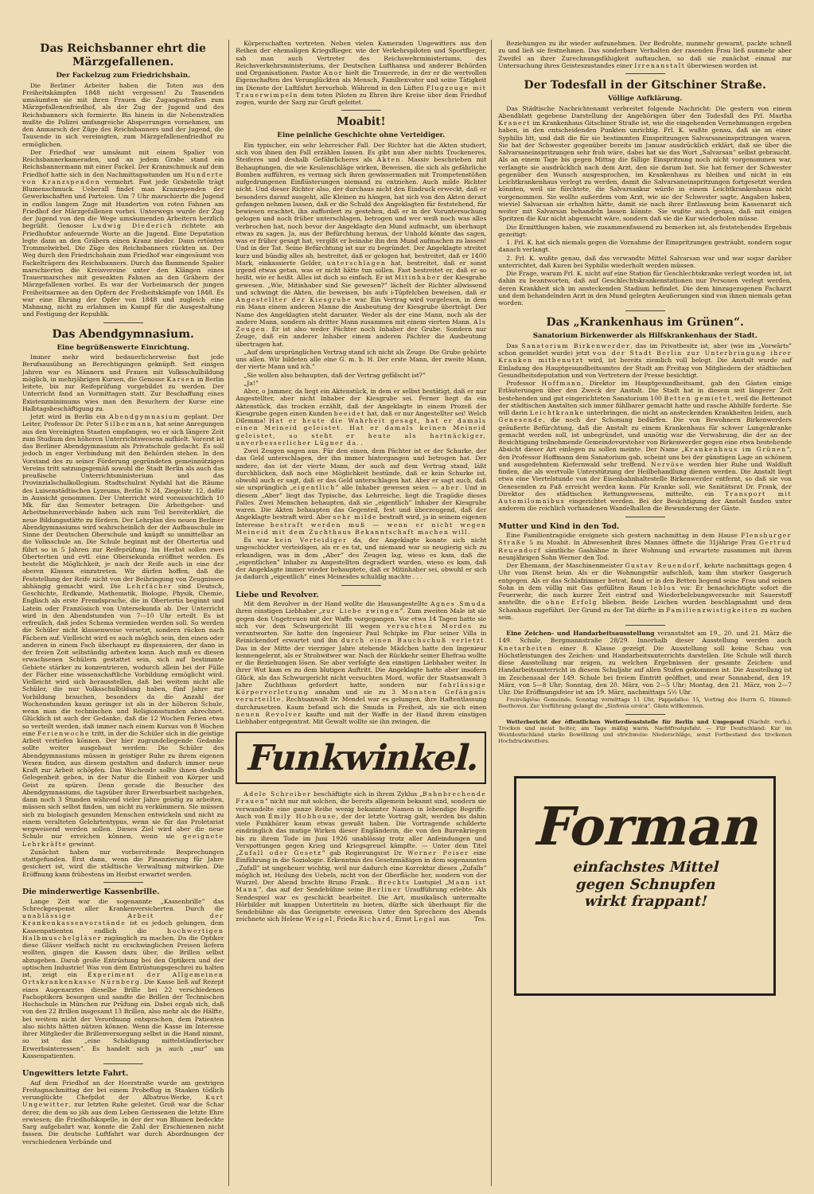Das Reichsbanner ehrt die Märzgefallenen.
Der Fackelzug zum Friedrichshain.
Die Berliner Arbeiter haben die Toten aus den Freiheitskämpfen 1848 nicht vergessen! Zu Tausenden umsäumten sie mit ihren Frauen die Zugangsstraßen zum Märzgefallenenfriedhof, als der Zug der Jugend und des Reichsbanners sich formierte. Bis hinein in die Nebenstraßen mußte die Polizei umfangreiche Absperrungen vornehmen, um den Anmarsch der Züge des Reichsbanners und der Jugend, die Tausende in sich vereinigten, zum Märzgefallenenfriedhof zu ermöglichen.
Der Friedhof war umsäumt mit einem Spalier von Reichsbannerkameraden, und an jedem Grabe stand ein Reichsbannermann mit einer Fackel. Der Kranzschmuck auf dem Friedhof hatte sich in den Nachmittagsstunden um Hunderte von Kranzspenden vermehrt. Fast jede Grabstelle trägt Blumenschmuck. Ueberall findet man Kranzspenden der Gewerkschaften und Parteien. Um 7 Uhr marschierte die Jugend in endlos langem Zuge mit Hunderten von roten Fahnen am Friedhof der Märzgefallenen vorbei. Unterwegs wurde der Zug der Jugend von den die Wege umsäumenden Arbeitern herzlich begrüßt. Genosse Ludwig Diederich richtete am Friedhofstor anfeuernde Worte an die Jugend. Eine Deputation legte dann an den Gräbern einen Kranz nieder. Dann ertönten Trommelwirbel. Die Züge des Reichsbanners rückten an. Der Weg durch den Friedrichshain zum Friedhof war eingesäumt von Fackelträgern des Reichsbanners. Durch das flammende Spalier marschierten die Kreisvereine unter den Klängen eines Trauermarsches mit gesenkten Fahnen an den Gräbern der Märzgefallenen vorbei. Es war der Vorbeimarsch der jungen Freiheitsarmee an den Opfern der Freiheitskämpfe von 1848. Es war eine Ehrung der Opfer von 1848 und zugleich eine Mahnung, nicht zu erlahmen im Kampf für die Ausgestaltung und Festigung der Republik.
Das Abendgymnasium.
Eine begrüßenswerte Einrichtung.
Immer mehr wird bedauerlicherweise fast jede Berufsausübung an Berechtigungen geknüpft. Seit einigen Jahren war es Männern und Frauen mit Volksschulbildung möglich, in mehrjährigen Kursen, die Genosse Karsen in Berlin leitete, bis zur Reifeprüfung vorgebildet zu werden. Der Unterricht fand an Vormittagen statt. Zur Beschaffung eines Existenzminimums wies man den Besuchern der Kurse eine Halbtagsbeschäftigung zu.
Jetzt wird in Berlin ein Abendgymnasium geplant. Der Leiter, Professor Dr. Peter Silbermann, hat seine Anregungen aus den Vereinigten Staaten empfangen, wo er sich längere Zeit zum Studium des höheren Unterrichtswesens aufhielt. Vorerst ist das Berliner Abendgymnasium als Privatschule gedacht. Es soll jedoch in enger Verbindung mit den Behörden stehen. In den Vorstand des zu seiner Förderung gegründeten gemeinnützigen Vereins tritt satzungsgemäß sowohl die Stadt Berlin als auch das preußische Unterrichtsministerium und das Provinzialschulkollegium. Stadtschulrat Nydahl hat die Räume des Luisenstädtischen Lyzeums, Berlin N 24, Ziegelstr. 12, dafür in Aussicht genommen. Der Unterricht wird voraussichtlich 10 Mk. für das Semester betragen. Die Arbeitgeber- und Arbeitnehmerverbände haben sich zum Teil bereiterklärt, die neue Bildungsstätte zu fördern. Der Lehrplan des neuen Berliner Abendgymnasiums wird wahrscheinlich der der Aufbauschule im Sinne der Deutschen Oberschule und knüpft so unmittelbar an die Volksschule an. Die Schule beginnt mit der Obertertia und führt so in 5 Jahren zur Reifeprüfung. Im Herbst sollen zwei Obertertien und evtl. eine Obersekunda eröffnet werden. Es besteht die Möglichkeit, je nach der Reife auch in eine der oberen Klassen einzutreten. Wir dürfen hoffen, daß die Feststellung der Reife nicht von der Beibringung von Zeugnissen abhängig gemacht wird. Die Lehrfächer sind Deutsch, Geschichte, Erdkunde, Mathematik, Biologie, Physik, Chemie, Englisch als erste Fremdsprache, die in Obertertia beginnt und Latein oder Französisch von Untersekunda ab. Der Unterricht wird in den Abendstunden von 7—10 Uhr erteilt. Es ist erfreulich, daß jedes Schema vermieden werden soll. So werden die Schüler nicht klassenweise versetzt, sondern rücken nach Fächern auf. Vielleicht wird es auch möglich sein, den einen oder anderen in einem Fach überhaupt zu dispensieren, der dann in der freien Zeit selbständig arbeiten kann. Auch muß es diesen erwachsenen Schülern gestattet sein, sich auf bestimmte Gebiete stärker zu konzentrieren, wodurch allein bei der Fülle der Fächer eine wissenschaftliche Vorbildung ermöglicht wird. Vielleicht wird sich herausstellen, daß bei weitem nicht alle Schüler, die nur Volksschulbildung haben, fünf Jahre zur Vorbildung brauchen, besonders da die Anzahl der Wochenstunden kaum geringer ist als in der höheren Schule, wenn man die technischen und Religionsstunden abrechnet. Glücklich ist auch der Gedanke, daß die 12 Wochen Ferien etwa so verteilt werden, daß immer nach einem Kursus von 8 Wochen eine Ferienwoche tritt, in der die Schüler sich in die geistige Arbeit vertiefen können. Der hier zugrundeliegende Gedanke sollte weiter ausgebaut werden: Die Schüler des Abendgymnasiums müssen in geistiger Ruhe zu ihrem eigenen Wesen finden, aus diesem gestalten und dadurch immer neue Kraft zur Arbeit schöpfen. Das Wochende sollte ihnen deshalb Gelegenheit geben, in der Natur die Einheit von Körper und Geist zu spüren. Denn gerade die Besucher des Abendgymnasiums, die tagsüber ihrer Erwerbsarbeit nachgehen, dann noch 3 Stunden während vieler Jahre geistig zu arbeiten, müssen sich selbst finden, um nicht zu verkümmern. Sie müssen sich zu biologisch gesunden Menschen entwickeln und nicht zu einem veralteten Gelehrtentypus, wenn sie für das Proletariat wegweisend werden sollen. Dieses Ziel wird aber die neue Schule nur erreichen können, wenn sie geeignete Lehrkräfte gewinnt.
Zunächst haben nur vorbereitende Besprechungen stattgefunden. Erst dann, wenn die Finanzierung für Jahre gesichert ist, wird die städtische Verwaltung mitwirken. Die Eröffnung kann frühestens im Herbst erwartet werden.
Die minderwertige Kassenbrille.
Lange Zeit war die sogenannte „Kassenbrille“ das Schreckgespenst aller Krankenversicherten. Durch die unablässige Arbeit der Krankenkassenvorstände ist es jedoch gelungen, dem Kassenpatienten endlich die hochwertigen Halbmuschelgläser zugänglich zu machen. Da die Optiker diese Gläser vielfach nicht zu erschwinglichen Preisen liefern wollten, gingen die Kassen dazu über, die Brillen selbst abzugeben. Darob große Entrüstung bei den Optikern und der optischen Industrie! Was von dem Entrüstungsgeschrei zu halten ist, zeigt ein Experiment der Allgemeinen Ortskrankenkasse Nürnberg. Die Kasse ließ auf Rezept eines Augenarztes dieselbe Brille bei 22 verschiedenen Fachoptikern besorgen und sandte die Brillen der Technischen Hochschule in München zur Prüfung ein. Dabei ergab sich, daß von den 22 Brillen insgesamt 13 Brillen, also mehr als die Hälfte, bei weitem nicht der Verordnung entsprachen, dem Patienten also nichts hätten nützen können. Wenn die Kasse im Interesse ihrer Mitglieder die Brillenversorgung selbst in die Hand nimmt, so ist das „eine Schädigung mittelständlerischer Erwerbsinteressen“. Es handelt sich ja auch „nur“ um Kassenpatienten.
Ungewitters letzte Fahrt.
Auf dem Friedhof an der Heerstraße wurde am gestrigen Freitagnachmittag der bei einem Probeflug in Staaken tödlich verunglückte Chefpilot der Albatros-Werke, Kurt Ungewitter, zur letzten Ruhe geleitet. Groß war die Schar derer, die dem so jäh aus dem Leben Gerissenen die letzte Ehre erwiesen; die Friedhofskapelle, in der der von Blumen bedeckte Sarg aufgebahrt war, konnte die Zahl der Erschienenen nicht fassen. Die deutsche Luftfahrt war durch Abordnungen der verschiedenen Verbände und
Körperschaften vertreten. Neben vielen Kameraden Ungewitters aus den Reihen der ehemaligen Kriegsflieger, wie der Verkehrspiloten und Sportflieger, sah man auch Vertreter des Reichswehrministeriums, des Reichsverkehrsministeriums, der Deutschen Lufthansa und anderer Behörden und Organisationen. Pastor Anor hielt die Trauerrede, in der er die wertvollen Eigenschaften des Verunglückten als Mensch, Familienvater und seine Tätigkeit im Dienste der Luftfahrt hervorhob. Während in den Lüften Flugzeuge mit Trauerwimpeln dem toten Piloten zu Ehren ihre Kreise über dem Friedhof zogen, wurde der Sarg zur Gruft geleitet.
Moabit!
Eine peinliche Geschichte ohne Verteidiger.
Ein typischer, ein sehr lehrreicher Fall. Der Richter hat die Akten studiert, sich von ihnen den Fall erzählen lassen. Es gibt nun aber nichts Trockeneres, Steiferes und deshalb Gefährlicheres als Akten. Massiv beschrieben mit Behauptungen, die wie Keulenschläge wirken, Beweisen, die sich als gefährliche Bomben aufführen, es vermag sich ihren gewissermaßen mit Trompetenstößen aufgedrungenen Einflüsterungen niemand zu entziehen. Auch milde Richter nicht. Und dieser Richter also, der durchaus nicht den Eindruck erweckt, daß er besonders darauf ausgeht, alle Kleinen zu hängen, hat sich von den Akten derart gefangen nehmen lassen, daß er die Schuld des Angeklagten für feststehend, für bewiesen erachtet, ihn auffordert zu gestehen, daß er in der Voruntersuchung gelogen und noch früher unterschlagen, betrogen und wer weiß noch was alles verbrochen hat, noch bevor der Angeklagte den Mund aufmacht, um überhaupt etwas zu sagen. Ja, aus der Befürchtung heraus, der Unhold könnte das sagen, was er früher gesagt hat, vergißt er beinahe ihn den Mund aufmachen zu lassen! Und in der Tat. Seine Befürchtung ist nur zu begründet. Der Angeklagte streitet kurz und bündig alles ab, bestreitet, daß er gelogen hat, bestreitet, daß er 1400 Mark, einkassierte Gelder, unterschlagen hat, bestreitet, daß er sonst irgend etwas getan, was er nicht hätte tun sollen. Fast bestreitet er, daß er so heißt, wie er heißt. Alles ist doch so einfach. Er ist Mitinhaber der Kiesgrube gewesen. „Wie, Mitinhaber sind Sie gewesen?“ lächelt der Richter allwissend und schwingt die Akten, die beweisen, bis aufs i-Tüpfelchen beweisen, daß er Angestellter der Kiesgrube war. Ein Vertrag wird vorgelesen, in dem ein Mann einem anderen Manne die Ausbeutung der Kiesgrube überträgt. Der Name des Angeklagten steht darunter. Weder als der eine Mann, noch als der andere Mann, sondern als dritter Mann zusammen mit einem vierten Mann. Als Zeugen. Er ist also weder Pächter noch Inhaber der Grube. Sondern nur Zeuge, daß ein anderer Inhaber einem anderen Pächter die Ausbeutung übertragen hat.
„Auf dem ursprünglichen Vertrag stand ich nicht als Zeuge. Die Grube gehörte uns allen. Wir bildeten alle eine G. m. b. H. Der erste Mann, der zweite Mann, der vierte Mann und ich.“
„Sie wollen also behaupten, daß der Vertrag gefälscht ist?“
„Ja!“
Aber, o Jammer, da liegt ein Aktenstück, in dem er selbst bestätigt, daß er nur Angestellter, aber nicht Inhaber der Kiesgrube sei. Ferner liegt da ein Aktenstück, das trocken erzählt, daß der Angeklagte in einem Prozeß der Kiesgrube gegen einen Kunden beeidet hat, daß er nur Angestellter sei! Welch Dilemma! Hat er heute die Wahrheit gesagt, hat er damals einen Meineid geleistet. Hat er damals keinen Meineid geleistet, so steht er heute als hartnäckiger, unverbesserlicher Lügner da. .
Zwei Zeugen sagen aus. Für den einen, dem Pächter ist er der Schurke, der das Geld unterschlagen, der ihn immer hintergangen und betrogen hat. Der andere, das ist der vierte Mann, der auch auf dem Vertrag stand, läßt durchblicken, daß noch eine Möglichkeit bestünde, daß er kein Schurke ist, obwohl auch er sagt, daß er das Geld unterschlagen hat. Aber er sagt auch, daß sie ursprünglich „eigentlich“ alle Inhaber gewesen seien — aber. Und in diesem „Aber“ liegt das Typische, das Lehrreiche, liegt die Tragödie dieses Falles. Zwei Menschen behaupten, daß sie „eigentlich“ Inhaber der Kiesgrube waren. Die Akten behaupten das Gegenteil, fest und überzeugend, daß der Angeklagte bestraft wird. Aber sehr milde bestraft wird, ja in seinem eigenen Interesse bestraft werden muß — wenn er nicht wegen Meineid mit dem Zuchthaus Bekanntschaft machen will.
Es war kein Verteidiger da, der Angeklagte konnte sich nicht ungeschickter verteidigen, als er es tat, und niemand war so neugierig sich zu erkundigen, was in dem „Aber“ des Zeugen lag, wieso es kam, daß die „eigentlichen“ Inhaber zu Angestellten degradiert wurden, wieso es kam, daß der Angeklagte immer wieder behauptete, daß er Mitinhaber sei, obwohl er sich ja dadurch „eigentlich“ eines Meineides schuldig machte . . .
Liebe und Revolver.
Mit dem Revolver in der Hand wollte die Hausangestellte Agnes Smuda ihren einstigen Liebhaber „zur Liebe zwingen“. Zum zweiten Male ist sie gegen den Ungetreuen mit der Waffe vorgegangen. Vor etwa 14 Tagen hatte sie sich vor dem Schwurgericht III wegen versuchten Mordes zu verantworten. Sie hatte den Ingenieur Paul Schipke im Flur seiner Villa in Reinickendorf erwartet und ihn durch einen Bauchschuß verletzt. Das in der Mitte der vierziger Jahre stehende Mädchen hatte den Ingenieur kennengelernt, als er Strohwitwer war. Nach der Rückkehr seiner Ehefrau wollte er die Beziehungen lösen. Sie aber verfolgte den einstigen Liebhaber weiter. In ihrer Wut kam es zu dem blutigen Auftritt. Die Angeklagte hatte aber insofern Glück, als das Schwurgericht nicht versuchten Mord, wofür der Staatsanwalt 3 Jahre Zuchthaus gefordert hatte, sondern nur fahrlässige Körperverletzung annahm und sie zu 3 Monaten Gefängnis verurteilte. Rechtsanwalt Dr. Mendel war es gelungen, ihre Haftentlassung durchzusetzen. Kaum befand sich die Smuda in Freiheit, als sie sich einen neuen Revolver kaufte und mit der Waffe in der Hand ihrem einstigen Liebhaber entgegentrat. Mit Gewalt wollte sie ihn zwingen, die
Funkwinkel.
Adele Schreiber beschäftigte sich in ihrem Zyklus „Bahnbrechende Frauen“ nicht nur mit solchen, die bereits allgemein bekannt sind, sondern sie verwandelte eine ganze Reihe wenig bekannter Namen in lebendige Begriffe. Auch von Emily Hobhouse, der der letzte Vortrag galt, werden bis dahin viele Funkhörer kaum etwas gewußt haben. Die Vortragende schilderte eindringlich das mutige Wirken dieser Engländerin, die von den Burenkriegen bis zu ihrem Tode im Juni 1926 unablässig trotz aller Anfeindungen und Verspottungen gegen Krieg und Kriegsgreuel kämpfte. — Unter dem Titel „Zufall oder Gesetz“ gab Regierungsrat Dr. Werner Peiser eine Einführung in die Soziologie. Erkenntnis des Gesetzmäßigen in dem sogenannten „Zufall“ ist ungeheuer wichtig, weil nur dadurch eine Korrektur dieses „Zufalls“ möglich ist, Heilung des Uebels, nicht von der Oberfläche her, sondern von der Wurzel. Der Abend brachte Bruno Frank... Brechts Lustspiel „Mann ist Mann“, das auf der Sendebühne seine Berliner Uraufführung erlebte. Als Sendespiel war es geschickt bearbeitet. Die Art, musikalisch untermalte Hörbilder mit knappen Untertiteln zu bieten, dürfte sich überhaupt für die Sendebühne als das Geeignetste erweisen. Unter den Sprechern des Abends zeichnete sich Helene Weigel, Frieda Richard, Ernst Legal aus. Tes.
Beziehungen zu ihr wieder aufzunehmen. Der Bedrohte, nunmehr gewarnt, packte schnell zu und ließ sie festnehmen. Das sonderbare Verhalten der rasenden Frau ließ nunmehr aber Zweifel an ihrer Zurechnungsfähigkeit auftauchen, so daß sie zunächst einmal zur Untersuchung ihres Geisteszustandes einer Irrenanstalt überwiesen worden ist.
Der Todesfall in der Gitschiner Straße.
Völlige Aufklärung.
Das Städtische Nachrichtenamt verbreitet folgende Nachricht: Die gestern von einem Abendblatt gegebene Darstellung der Angehörigen über den Todesfall des Frl. Martha Kranert im Krankenhaus Gitschiner Straße ist, wie die eingehenden Vernehmungen ergeben haben, in den entscheidenden Punkten unrichtig. Frl. K. wußte genau, daß sie an einer Syphilis litt, und daß die für sie bestimmten Einspritzungen Salvarsaneinspritzungen waren. Sie hat der Schwester gegenüber bereits im Januar ausdrücklich erklärt, daß sie über die Salvarsaneinspritzungen sehr froh wäre, dabei hat sie das Wort „Salvarsan“ selbst gebraucht. Als an einem Tage bis gegen Mittag die fällige Einspritzung noch nicht vorgenommen war, verlangte sie ausdrücklich nach dem Arzt, den sie darum bat. Sie hat ferner der Schwester gegenüber den Wunsch ausgesprochen, im Krankenhaus zu bleiben und nicht in ein Leichtkrankenhaus verlegt zu werden, damit die Salvarsaneinspritzungen fortgesetzt werden könnten, weil sie fürchtete, die Salvarsankur würde in einem Leichtkrankenhaus nicht vorgenommen. Sie wollte außerdem vom Arzt, wie sie der Schwester sagte, Angaben haben, wieviel Salvarsan sie erhalten hätte, damit sie nach ihrer Entlassung beim Kassenarzt sich weiter mit Salvarsan behandeln lassen könnte. Sie wußte auch genau, daß mit einigen Spritzen die Kur nicht abgemacht wäre, sondern daß sie die Kur wiederholen müsse.
Die Ermittlungen haben, wie zusammenfassend zu bemerken ist, als feststehendes Ergebnis gezeitigt:
1. Frl. K. hat sich niemals gegen die Vornahme der Einspritzungen gesträubt, sondern sogar danach verlangt.
2. Frl. K. wußte genau, daß das verwandte Mittel Salvarsan war und war sogar darüber unterrichtet, daß Kuren bei Syphilis wiederholt werden müssen.
Die Frage, warum Frl. K. nicht auf eine Station für Geschlechtskranke verlegt worden ist, ist dahin zu beantworten, daß auf Geschlechtskrankenstationen nur Personen verlegt werden, deren Krankheit sich im ansteckenden Stadium befindet. Die dem hinzugezogenen Facharzt und dem behandelnden Arzt in den Mund gelegten Aeußerungen sind von ihnen niemals getan worden.
Das „Krankenhaus im Grünen“.
Sanatorium Birkenwerder als Hilfskrankenhaus der Stadt.
Das Sanatorium Birkenwerder, das im Privatbesitz ist, aber (wie im „Vorwärts“ schon gemeldet wurde) jetzt von der Stadt Berlin zur Unterbringung ihrer Kranken mitbenutzt wird, ist bereits ziemlich voll belegt. Die Anstalt wurde auf Einladung des Hauptgesundheitsamtes der Stadt am Freitag von Mitgliedern der städtischen Gesundheitsdeputation und von Vertretern der Presse besichtigt.
Professor Hoffmann, Direktor im Hauptgesundheitsamt, gab den Gästen einige Erläuterungen über den Zweck der Anstalt. Die Stadt hat in diesem seit längerer Zeit bestehenden und gut eingerichteten Sanatorium 100 Betten gemietet, weil die Bettennot der städtischen Anstalten sich immer fühlbarer gemacht hatte und rasche Abhilfe forderte. Sie will darin Leichtkranke unterbringen, die nicht an ansteckenden Krankheiten leiden, auch Genesende, die noch der Schonung bedürfen. Die von Bewohnern Birkenwerders geäußerte Befürchtung, daß die Anstalt zu einem Krankenhaus für schwer Lungenkranke gemacht werden soll, ist unbegründet, und unnötig war die Verwahrung, die der an der Besichtigung teilnehmende Gemeindevorsteher von Birkenwerder gegen eine etwa bestehende Absicht dieser Art einlegen zu sollen meinte. Der Name „Krankenhaus im Grünen“, den Professor Hoffmann dem Sanatorium gab, scheint uns bei der günstigen Lage an schönem und ausgedehntem Kiefernwald sehr treffend. Nervöse werden hier Ruhe und Waldluft finden, die als wertvolle Unterstützung der Heilbehandlung dienen werden. Die Anstalt liegt etwa eine Viertelstunde von der Eisenbahnhaltestelle Birkenwerder entfernt, so daß sie von Genesenden zu Fuß erreicht werden kann. Für Kranke soll, wie Sanitätsrat Dr. Frank, der Direktor des städtischen Rettungswesens, mitteilte, ein Transport mit Automilomnibus eingerichtet werden. Bei der Besichtigung der Anstalt fanden unter anderem die reichlich vorhandenen Wandelhallen die Bewunderung der Gäste.
Mutter und Kind in den Tod.
Eine Familientragödie ereignete sich gestern nachmittag in dem Hause Flensburger Straße 5 zu Moabit. In Abwesenheit ihres Mannes öffnete die 31jährige Frau Gertrud Reuendorf sämtliche Gashähne in ihrer Wohnung und erwartete zusammen mit ihrem neunjährigen Sohn Werner den Tod.
Der Ehemann, der Maschinenmeister Gustav Reuendorf, kehrte nachmittags gegen 4 Uhr vom Dienst heim. Als er die Wohnungstür aufschloß, kam ihm starker Gasgeruch entgegen. Als er das Schlafzimmer betrat, fand er in den Betten liegend seine Frau und seinen Sohn in dem völlig mit Gas gefüllten Raum leblos vor. Er benachrichtigte sofort die Feuerwehr, die nach kurzer Zeit eintraf und Wiederbelebungsversuche mit Sauerstoff anstellte, die ohne Erfolg blieben. Beide Leichen wurden beschlagnahmt und dem Schauhaus zugeführt. Der Grund zu der Tat dürfte in Familienzwistigkeiten zu suchen sein.
Eine Zeichen- und Handarbeitsausstellung veranstaltet am 19., 20. und 21. März die 149. Schule, Bergmannstraße 28/29. Innerhalb dieser Ausstellung werden auch Knetarbeiten einer 8. Klasse gezeigt. Die Ausstellung soll keine Schau von Höchstleistungen des Zeichen- und Handarbeitsunterrichts darstellen. Die Schule will durch diese Ausstellung nur zeigen, zu welchen Ergebnissen der gesamte Zeichen- und Handarbeitsunterricht in diesem Schuljahr auf allen Stufen gekommen ist. Die Ausstellung ist im Zeichensaal der 149. Schule bei freiem Eintritt geöffnet, und zwar Sonnabend, den 19. März, von 5—8 Uhr; Sonntag, den 20. März, von 2—5 Uhr; Montag, den 21. März, von 2—7 Uhr. Die Eröffnungsfeier ist am 19. März, nachmittags 5½ Uhr.
Freireligiöse Gemeinde. Sonntag vormittags 11 Uhr, Pappelallee 15, Vortrag des Herrn G. Himmel: Beethoven. Zur Vorführung gelangt die „Sinfonia eroica“. Gäste willkommen.
Wetterbericht der öffentlichen Wetterdienststelle für Berlin und Umgegend (Nachdr. verb.). Trocken und meist heiter, am Tage mäßig warm. Nachtfrostgefahr. — Für Deutschland: Kur im Westdeutschland starke Bewölkung und strichweise Niederschläge, sonst Fortbestand des trockenen Hochdruckwetters.
Forman
einfachstes Mittel
gegen Schnupfen
wirkt frappant!